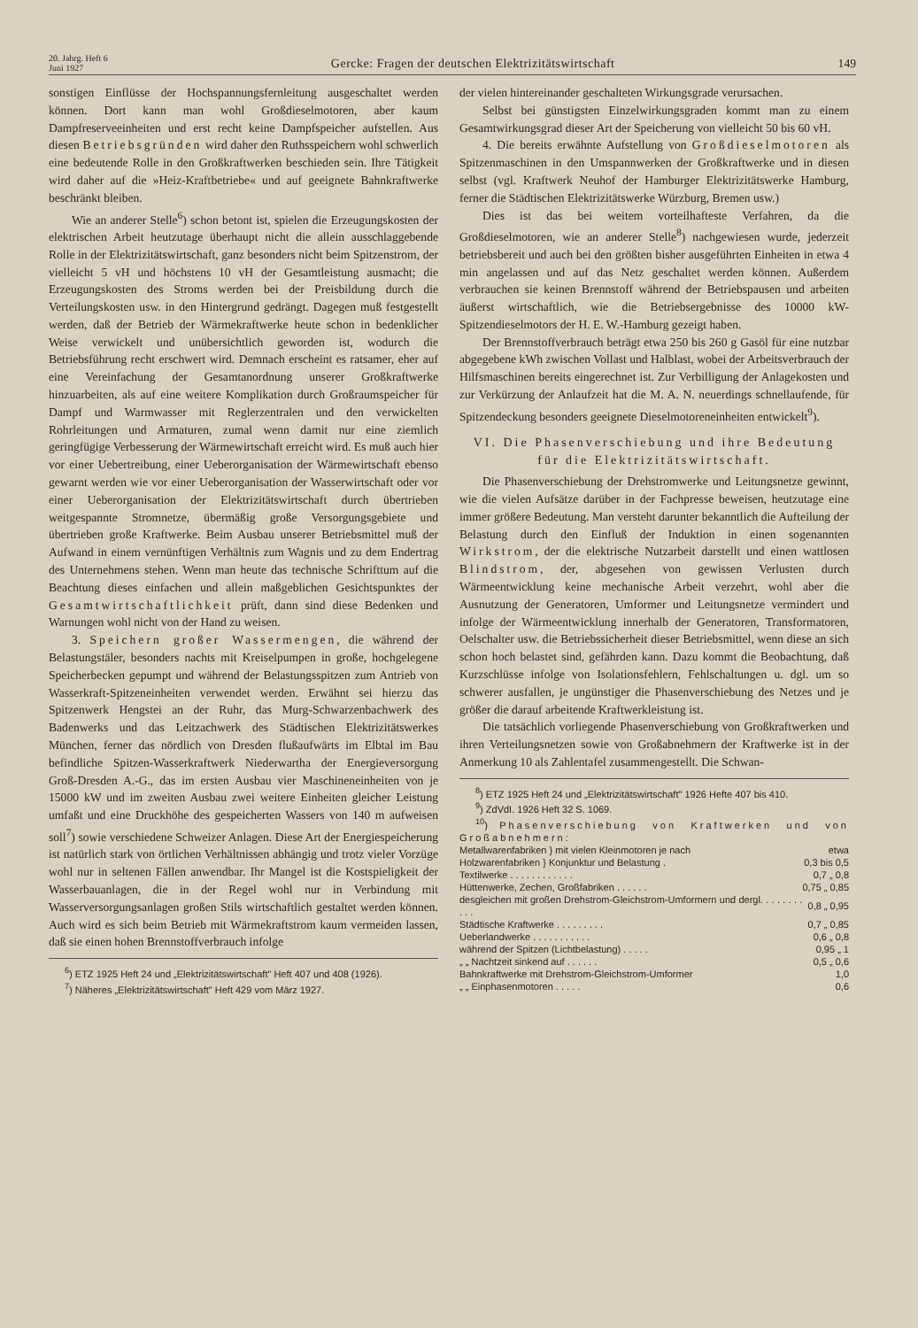20. Jahrg. Heft 6
Juni 1927
Gercke: Fragen der deutschen Elektrizitätswirtschaft
149
sonstigen Einflüsse der Hochspannungsfernleitung ausgeschaltet werden können. Dort kann man wohl Großdieselmotoren, aber kaum Dampfreserveeinheiten und erst recht keine Dampfspeicher aufstellen. Aus diesen Betriebsgründen wird daher den Ruthsspeichern wohl schwerlich eine bedeutende Rolle in den Großkraftwerken beschieden sein. Ihre Tätigkeit wird daher auf die »Heiz-Kraftbetriebe« und auf geeignete Bahnkraftwerke beschränkt bleiben.
Wie an anderer Stelle<sup>6</sup>) schon betont ist, spielen die Erzeugungskosten der elektrischen Arbeit heutzutage überhaupt nicht die allein ausschlaggebende Rolle in der Elektrizitätswirtschaft, ganz besonders nicht beim Spitzenstrom, der vielleicht 5 vH und höchstens 10 vH der Gesamtleistung ausmacht; die Erzeugungskosten des Stroms werden bei der Preisbildung durch die Verteilungskosten usw. in den Hintergrund gedrängt. Dagegen muß festgestellt werden, daß der Betrieb der Wärmekraftwerke heute schon in bedenklicher Weise verwickelt und unübersichtlich geworden ist, wodurch die Betriebsführung recht erschwert wird. Demnach erscheint es ratsamer, eher auf eine Vereinfachung der Gesamtanordnung unserer Großkraftwerke hinzuarbeiten, als auf eine weitere Komplikation durch Großraumspeicher für Dampf und Warmwasser mit Reglerzentralen und den verwickelten Rohrleitungen und Armaturen, zumal wenn damit nur eine ziemlich geringfügige Verbesserung der Wärmewirtschaft erreicht wird. Es muß auch hier vor einer Uebertreibung, einer Ueberorganisation der Wärmewirtschaft ebenso gewarnt werden wie vor einer Ueberorganisation der Wasserwirtschaft oder vor einer Ueberorganisation der Elektrizitätswirtschaft durch übertrieben weitgespannte Stromnetze, übermäßig große Versorgungsgebiete und übertrieben große Kraftwerke. Beim Ausbau unserer Betriebsmittel muß der Aufwand in einem vernünftigen Verhältnis zum Wagnis und zu dem Endertrag des Unternehmens stehen. Wenn man heute das technische Schrifttum auf die Beachtung dieses einfachen und allein maßgeblichen Gesichtspunktes der Gesamtwirtschaftlichkeit prüft, dann sind diese Bedenken und Warnungen wohl nicht von der Hand zu weisen.
3. Speichern großer Wassermengen, die während der Belastungstäler, besonders nachts mit Kreiselpumpen in große, hochgelegene Speicherbecken gepumpt und während der Belastungsspitzen zum Antrieb von Wasserkraft-Spitzeneinheiten verwendet werden. Erwähnt sei hierzu das Spitzenwerk Hengstei an der Ruhr, das Murg-Schwarzenbachwerk des Badenwerks und das Leitzachwerk des Städtischen Elektrizitätswerkes München, ferner das nördlich von Dresden flußaufwärts im Elbtal im Bau befindliche Spitzen-Wasserkraftwerk Niederwartha der Energieversorgung Groß-Dresden A.-G., das im ersten Ausbau vier Maschineneinheiten von je 15000 kW und im zweiten Ausbau zwei weitere Einheiten gleicher Leistung umfaßt und eine Druckhöhe des gespeicherten Wassers von 140 m aufweisen soll<sup>7</sup>) sowie verschiedene Schweizer Anlagen. Diese Art der Energiespeicherung ist natürlich stark von örtlichen Verhältnissen abhängig und trotz vieler Vorzüge wohl nur in seltenen Fällen anwendbar. Ihr Mangel ist die Kostspieligkeit der Wasserbauanlagen, die in der Regel wohl nur in Verbindung mit Wasserversorgungsanlagen großen Stils wirtschaftlich gestaltet werden können. Auch wird es sich beim Betrieb mit Wärmekraftstrom kaum vermeiden lassen, daß sie einen hohen Brennstoffverbrauch infolge
<sup>6</sup>) ETZ 1925 Heft 24 und „Elektrizitätswirtschaft" Heft 407 und 408 (1926).
<sup>7</sup>) Näheres „Elektrizitätswirtschaft" Heft 429 vom März 1927.
der vielen hintereinander geschalteten Wirkungsgrade verursachen.
Selbst bei günstigsten Einzelwirkungsgraden kommt man zu einem Gesamtwirkungsgrad dieser Art der Speicherung von vielleicht 50 bis 60 vH.
4. Die bereits erwähnte Aufstellung von Großdieselmotoren als Spitzenmaschinen in den Umspannwerken der Großkraftwerke und in diesen selbst (vgl. Kraftwerk Neuhof der Hamburger Elektrizitätswerke Hamburg, ferner die Städtischen Elektrizitätswerke Würzburg, Bremen usw.)
Dies ist das bei weitem vorteilhafteste Verfahren, da die Großdieselmotoren, wie an anderer Stelle<sup>8</sup>) nachgewiesen wurde, jederzeit betriebsbereit und auch bei den größten bisher ausgeführten Einheiten in etwa 4 min angelassen und auf das Netz geschaltet werden können. Außerdem verbrauchen sie keinen Brennstoff während der Betriebspausen und arbeiten äußerst wirtschaftlich, wie die Betriebsergebnisse des 10000 kW-Spitzendieselmotors der H. E. W.-Hamburg gezeigt haben.
Der Brennstoffverbrauch beträgt etwa 250 bis 260 g Gasöl für eine nutzbar abgegebene kWh zwischen Vollast und Halblast, wobei der Arbeitsverbrauch der Hilfsmaschinen bereits eingerechnet ist. Zur Verbilligung der Anlagekosten und zur Verkürzung der Anlaufzeit hat die M. A. N. neuerdings schnellaufende, für Spitzendeckung besonders geeignete Dieselmotoreneinheiten entwickelt<sup>9</sup>).
VI. Die Phasenverschiebung und ihre Bedeutung für die Elektrizitätswirtschaft.
Die Phasenverschiebung der Drehstromwerke und Leitungsnetze gewinnt, wie die vielen Aufsätze darüber in der Fachpresse beweisen, heutzutage eine immer größere Bedeutung. Man versteht darunter bekanntlich die Aufteilung der Belastung durch den Einfluß der Induktion in einen sogenannten Wirkstrom, der die elektrische Nutzarbeit darstellt und einen wattlosen Blindstrom, der, abgesehen von gewissen Verlusten durch Wärmeentwicklung keine mechanische Arbeit verzehrt, wohl aber die Ausnutzung der Generatoren, Umformer und Leitungsnetze vermindert und infolge der Wärmeentwicklung innerhalb der Generatoren, Transformatoren, Oelschalter usw. die Betriebssicherheit dieser Betriebsmittel, wenn diese an sich schon hoch belastet sind, gefährden kann. Dazu kommt die Beobachtung, daß Kurzschlüsse infolge von Isolationsfehlern, Fehlschaltungen u. dgl. um so schwerer ausfallen, je ungünstiger die Phasenverschiebung des Netzes und je größer die darauf arbeitende Kraftwerkleistung ist.
Die tatsächlich vorliegende Phasenverschiebung von Großkraftwerken und ihren Verteilungsnetzen sowie von Großabnehmern der Kraftwerke ist in der Anmerkung 10 als Zahlentafel zusammengestellt. Die Schwan-
<sup>8</sup>) ETZ 1925 Heft 24 und „Elektrizitätswirtschaft" 1926 Hefte 407 bis 410.
<sup>9</sup>) ZdVdI. 1926 Heft 32 S. 1069.
<sup>10</sup>) Phasenverschiebung von Kraftwerken und von Großabnehmern:
| Metallwarenfabriken } mit vielen Kleinmotoren je nach | etwa |
| Holzwarenfabriken } Konjunktur und Belastung . | 0,3 bis 0,5 |
| Textilwerke . . . . . . . . . . . . | 0,7 „ 0,8 |
| Hüttenwerke, Zechen, Großfabriken . . . . . . | 0,75 „ 0,85 |
| desgleichen mit großen Drehstrom-Gleichstrom-Umformern und dergl. . . . . . . . . . . | 0,8 „ 0,95 |
| Städtische Kraftwerke . . . . . . . . . | 0,7 „ 0,85 |
| Ueberlandwerke . . . . . . . . . . . | 0,6 „ 0,8 |
| während der Spitzen (Lichtbelastung) . . . . . | 0,95 „ 1 |
| „ „ Nachtzeit sinkend auf . . . . . . | 0,5 „ 0,6 |
| Bahnkraftwerke mit Drehstrom-Gleichstrom-Umformer | 1,0 |
| „ „ Einphasenmotoren . . . . . | 0,6 |